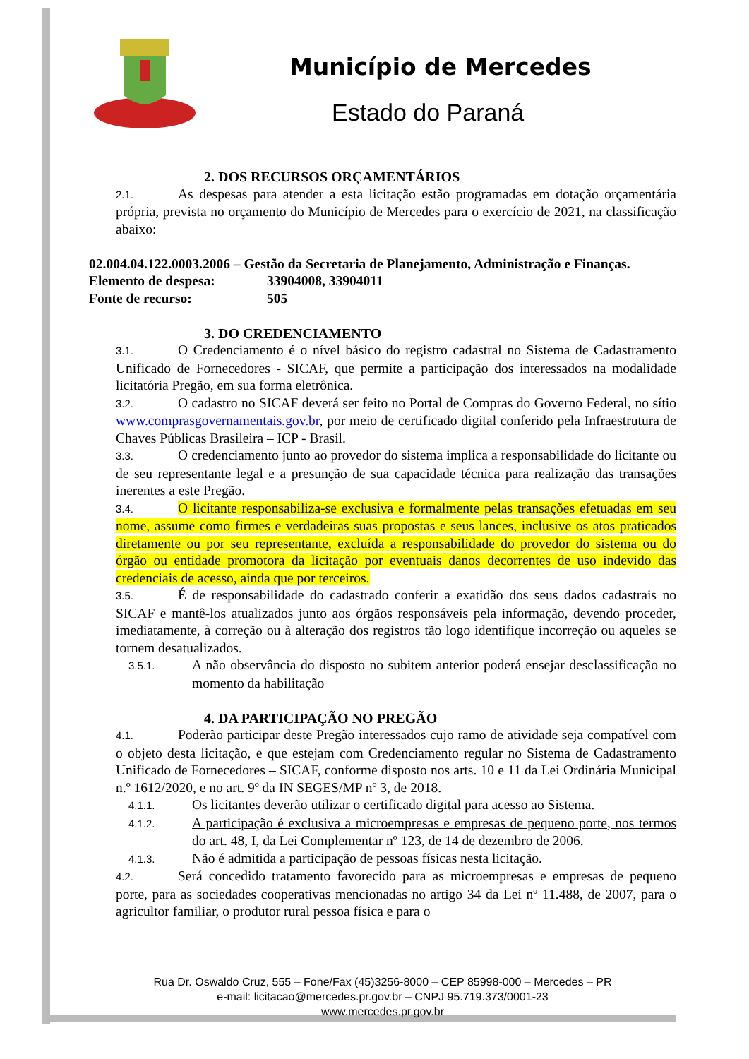Município de Mercedes
Estado do Paraná
2. DOS RECURSOS ORÇAMENTÁRIOS
2.1. As despesas para atender a esta licitação estão programadas em dotação orçamentária própria, prevista no orçamento do Município de Mercedes para o exercício de 2021, na classificação abaixo:
02.004.04.122.0003.2006 – Gestão da Secretaria de Planejamento, Administração e Finanças.
Elemento de despesa: 33904008, 33904011
Fonte de recurso: 505
3. DO CREDENCIAMENTO
3.1. O Credenciamento é o nível básico do registro cadastral no Sistema de Cadastramento Unificado de Fornecedores - SICAF, que permite a participação dos interessados na modalidade licitatória Pregão, em sua forma eletrônica.
3.2. O cadastro no SICAF deverá ser feito no Portal de Compras do Governo Federal, no sítio www.comprasgovernamentais.gov.br, por meio de certificado digital conferido pela Infraestrutura de Chaves Públicas Brasileira – ICP - Brasil.
3.3. O credenciamento junto ao provedor do sistema implica a responsabilidade do licitante ou de seu representante legal e a presunção de sua capacidade técnica para realização das transações inerentes a este Pregão.
3.4. O licitante responsabiliza-se exclusiva e formalmente pelas transações efetuadas em seu nome, assume como firmes e verdadeiras suas propostas e seus lances, inclusive os atos praticados diretamente ou por seu representante, excluída a responsabilidade do provedor do sistema ou do órgão ou entidade promotora da licitação por eventuais danos decorrentes de uso indevido das credenciais de acesso, ainda que por terceiros.
3.5. É de responsabilidade do cadastrado conferir a exatidão dos seus dados cadastrais no SICAF e mantê-los atualizados junto aos órgãos responsáveis pela informação, devendo proceder, imediatamente, à correção ou à alteração dos registros tão logo identifique incorreção ou aqueles se tornem desatualizados.
3.5.1. A não observância do disposto no subitem anterior poderá ensejar desclassificação no momento da habilitação
4. DA PARTICIPAÇÃO NO PREGÃO
4.1. Poderão participar deste Pregão interessados cujo ramo de atividade seja compatível com o objeto desta licitação, e que estejam com Credenciamento regular no Sistema de Cadastramento Unificado de Fornecedores – SICAF, conforme disposto nos arts. 10 e 11 da Lei Ordinária Municipal n.º 1612/2020, e no art. 9º da IN SEGES/MP nº 3, de 2018.
4.1.1. Os licitantes deverão utilizar o certificado digital para acesso ao Sistema.
4.1.2. A participação é exclusiva a microempresas e empresas de pequeno porte, nos termos do art. 48, I, da Lei Complementar nº 123, de 14 de dezembro de 2006.
4.1.3. Não é admitida a participação de pessoas físicas nesta licitação.
4.2. Será concedido tratamento favorecido para as microempresas e empresas de pequeno porte, para as sociedades cooperativas mencionadas no artigo 34 da Lei nº 11.488, de 2007, para o agricultor familiar, o produtor rural pessoa física e para o
Rua Dr. Oswaldo Cruz, 555 – Fone/Fax (45)3256-8000 – CEP 85998-000 – Mercedes – PR
e-mail: licitacao@mercedes.pr.gov.br – CNPJ 95.719.373/0001-23
www.mercedes.pr.gov.br